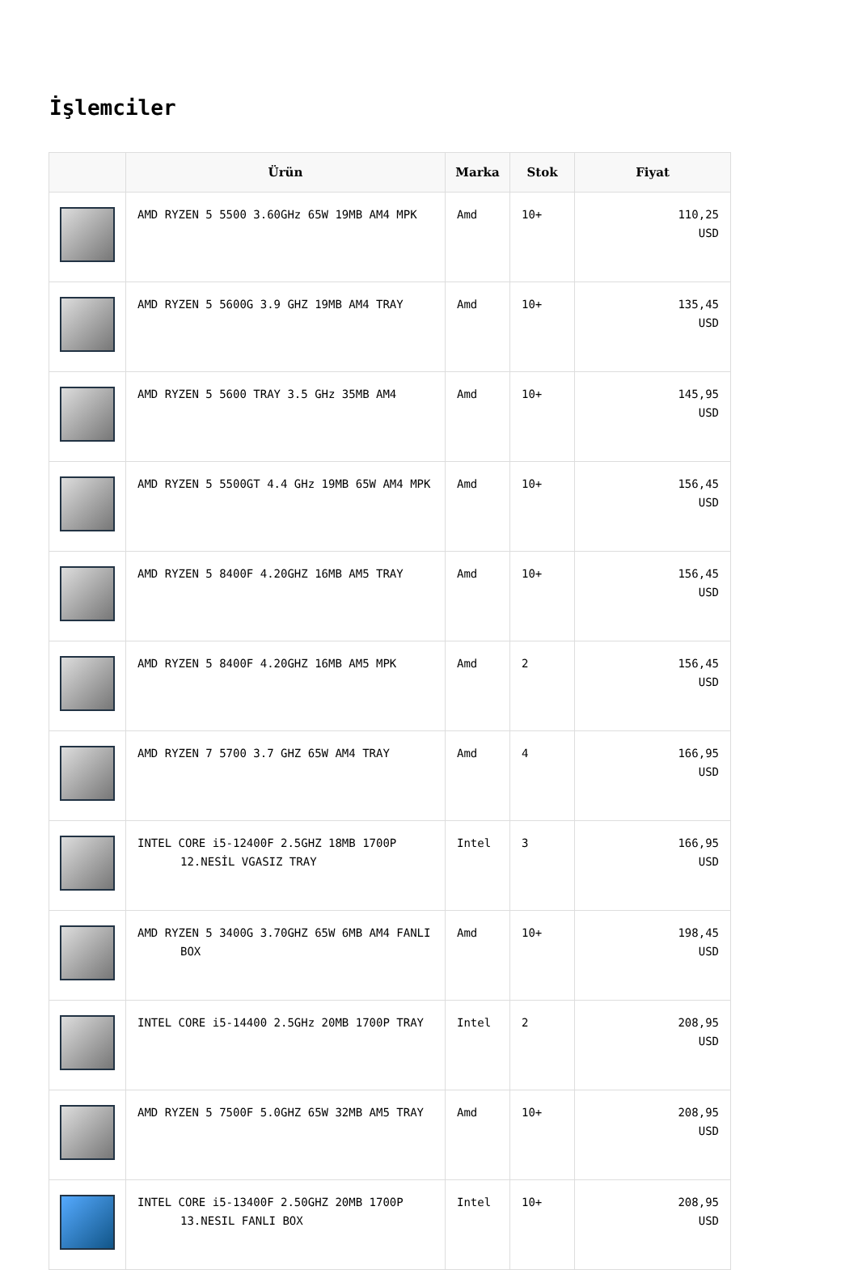İşlemciler
| | Ürün | Marka | Stok | Fiyat |
| --- | --- | --- | --- | --- |
| | AMD RYZEN 5 5500 3.60GHz 65W 19MB AM4 MPK | Amd | 10+ | 110,25 USD |
| | AMD RYZEN 5 5600G 3.9 GHZ 19MB AM4 TRAY | Amd | 10+ | 135,45 USD |
| | AMD RYZEN 5 5600 TRAY 3.5 GHz 35MB AM4 | Amd | 10+ | 145,95 USD |
| | AMD RYZEN 5 5500GT 4.4 GHz 19MB 65W AM4 MPK | Amd | 10+ | 156,45 USD |
| | AMD RYZEN 5 8400F 4.20GHZ 16MB AM5 TRAY | Amd | 10+ | 156,45 USD |
| | AMD RYZEN 5 8400F 4.20GHZ 16MB AM5 MPK | Amd | 2 | 156,45 USD |
| | AMD RYZEN 7 5700 3.7 GHZ 65W AM4 TRAY | Amd | 4 | 166,95 USD |
| | INTEL CORE i5-12400F 2.5GHZ 18MB 1700P 12.NESİL VGASIZ TRAY | Intel | 3 | 166,95 USD |
| | AMD RYZEN 5 3400G 3.70GHZ 65W 6MB AM4 FANLI BOX | Amd | 10+ | 198,45 USD |
| | INTEL CORE i5-14400 2.5GHz 20MB 1700P TRAY | Intel | 2 | 208,95 USD |
| | AMD RYZEN 5 7500F 5.0GHZ 65W 32MB AM5 TRAY | Amd | 10+ | 208,95 USD |
| | INTEL CORE i5-13400F 2.50GHZ 20MB 1700P 13.NESIL FANLI BOX | Intel | 10+ | 208,95 USD |